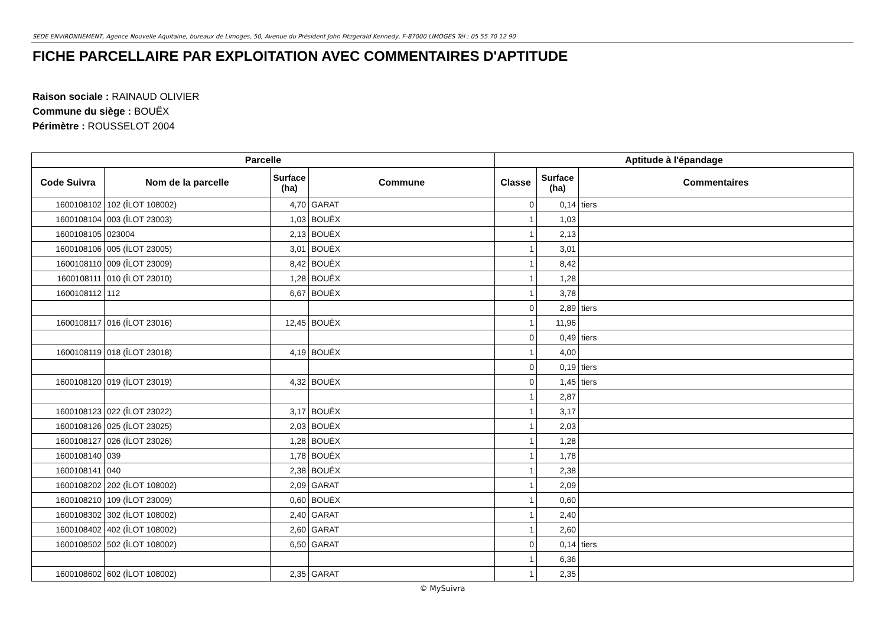SEDE ENVIRONNEMENT, Agence Nouvelle Aquitaine, bureaux de Limoges, 50, Avenue du Président John Fitzgerald Kennedy, F-87000 LIMOGES Tél : 05 55 70 12 90
FICHE PARCELLAIRE PAR EXPLOITATION AVEC COMMENTAIRES D'APTITUDE
Raison sociale : RAINAUD OLIVIER
Commune du siège : BOUËX
Périmètre : ROUSSELOT 2004
| Parcelle | | | | Aptitude à l'épandage | | |
| --- | --- | --- | --- | --- | --- | --- |
| Code Suivra | Nom de la parcelle | Surface (ha) | Commune | Classe | Surface (ha) | Commentaires |
| 1600108102 | 102 (ÎLOT 108002) | 4,70 | GARAT | 0 | 0,14 | tiers |
| 1600108104 | 003 (ÎLOT 23003) | 1,03 | BOUËX | 1 | 1,03 | |
| 1600108105 | 023004 | 2,13 | BOUËX | 1 | 2,13 | |
| 1600108106 | 005 (ÎLOT 23005) | 3,01 | BOUËX | 1 | 3,01 | |
| 1600108110 | 009 (ÎLOT 23009) | 8,42 | BOUËX | 1 | 8,42 | |
| 1600108111 | 010 (ÎLOT 23010) | 1,28 | BOUËX | 1 | 1,28 | |
| 1600108112 | 112 | 6,67 | BOUËX | 1 | 3,78 | |
| | | | | 0 | 2,89 | tiers |
| 1600108117 | 016 (ÎLOT 23016) | 12,45 | BOUËX | 1 | 11,96 | |
| | | | | 0 | 0,49 | tiers |
| 1600108119 | 018 (ÎLOT 23018) | 4,19 | BOUËX | 1 | 4,00 | |
| | | | | 0 | 0,19 | tiers |
| 1600108120 | 019 (ÎLOT 23019) | 4,32 | BOUËX | 0 | 1,45 | tiers |
| | | | | 1 | 2,87 | |
| 1600108123 | 022 (ÎLOT 23022) | 3,17 | BOUËX | 1 | 3,17 | |
| 1600108126 | 025 (ÎLOT 23025) | 2,03 | BOUËX | 1 | 2,03 | |
| 1600108127 | 026 (ÎLOT 23026) | 1,28 | BOUËX | 1 | 1,28 | |
| 1600108140 | 039 | 1,78 | BOUËX | 1 | 1,78 | |
| 1600108141 | 040 | 2,38 | BOUËX | 1 | 2,38 | |
| 1600108202 | 202 (ÎLOT 108002) | 2,09 | GARAT | 1 | 2,09 | |
| 1600108210 | 109 (ÎLOT 23009) | 0,60 | BOUËX | 1 | 0,60 | |
| 1600108302 | 302 (ÎLOT 108002) | 2,40 | GARAT | 1 | 2,40 | |
| 1600108402 | 402 (ÎLOT 108002) | 2,60 | GARAT | 1 | 2,60 | |
| 1600108502 | 502 (ÎLOT 108002) | 6,50 | GARAT | 0 | 0,14 | tiers |
| | | | | 1 | 6,36 | |
| 1600108602 | 602 (ÎLOT 108002) | 2,35 | GARAT | 1 | 2,35 | |
© MySuivra